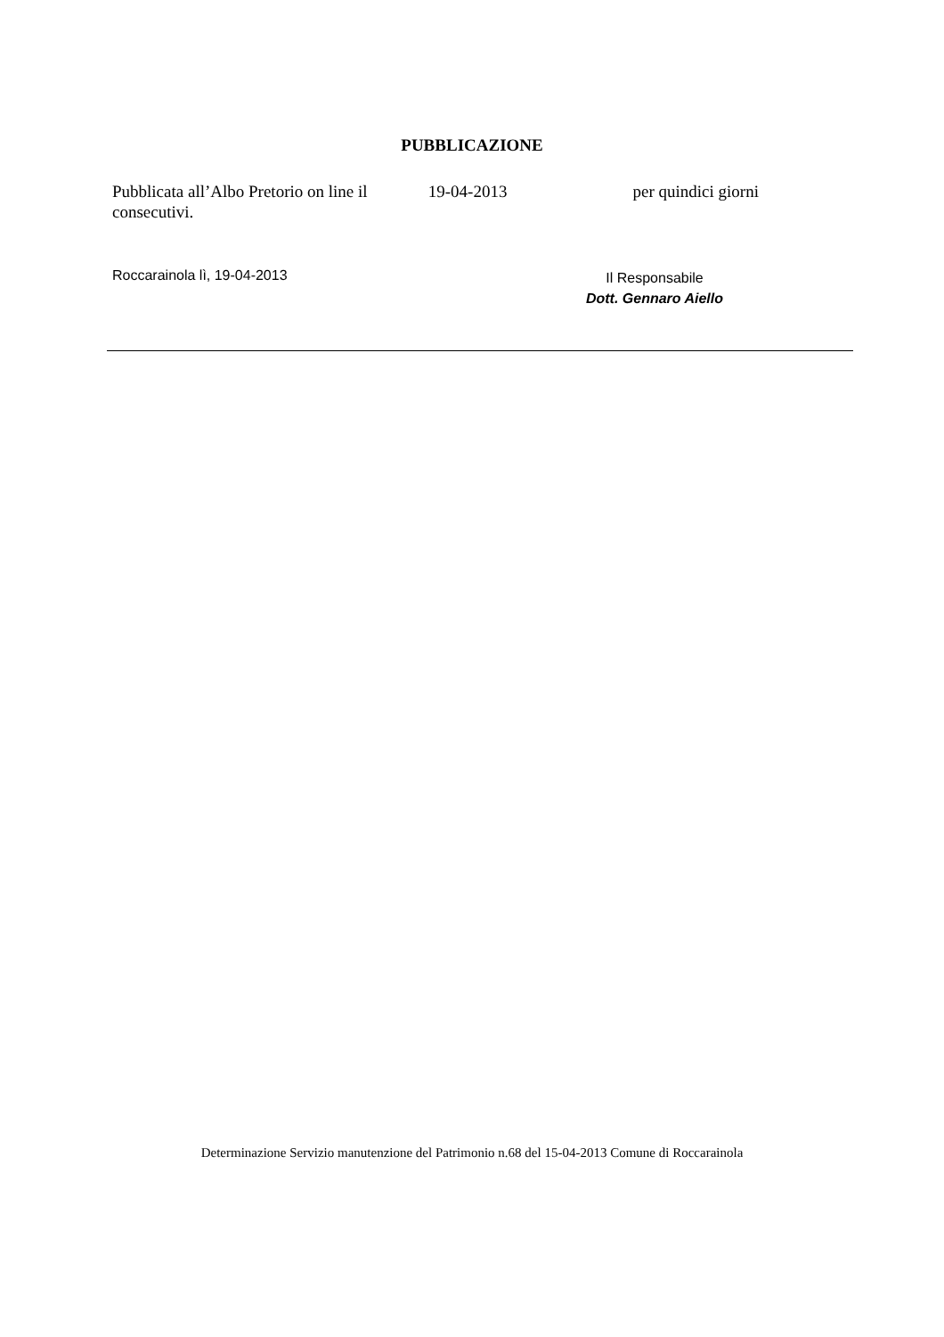PUBBLICAZIONE
Pubblicata all’Albo Pretorio on line il 19-04-2013 per quindici giorni
consecutivi.
Roccarainola lì, 19-04-2013
Il Responsabile
Dott. Gennaro Aiello
Determinazione Servizio manutenzione del Patrimonio n.68 del 15-04-2013 Comune di Roccarainola